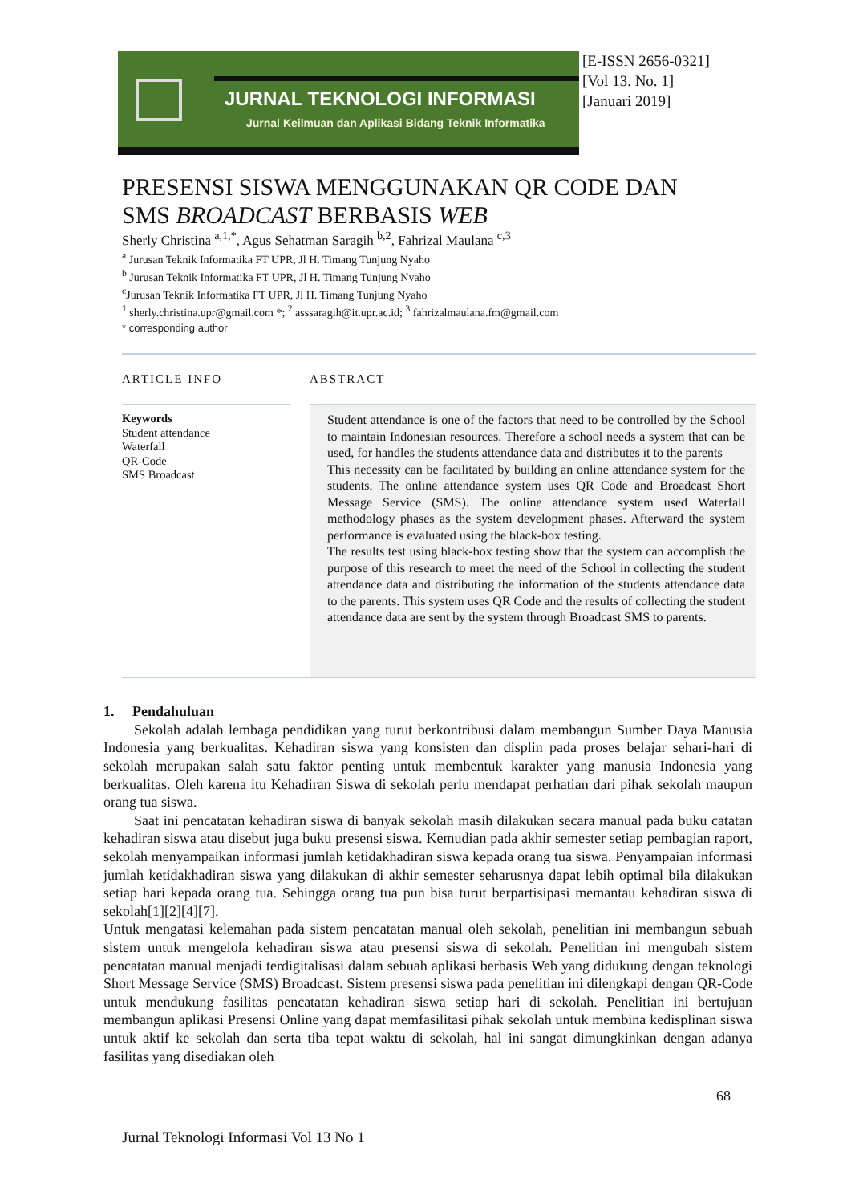JURNAL TEKNOLOGI INFORMASI
Jurnal Keilmuan dan Aplikasi Bidang Teknik Informatika
[E-ISSN 2656-0321]
[Vol 13. No. 1]
[Januari 2019]
PRESENSI SISWA MENGGUNAKAN QR CODE DAN
SMS BROADCAST BERBASIS WEB
Sherly Christina <sup>a,1,*</sup>, Agus Sehatman Saragih <sup>b,2</sup>, Fahrizal Maulana <sup>c,3</sup>
<sup>a</sup> Jurusan Teknik Informatika FT UPR, Jl H. Timang Tunjung Nyaho
<sup>b</sup> Jurusan Teknik Informatika FT UPR, Jl H. Timang Tunjung Nyaho
<sup>c</sup> Jurusan Teknik Informatika FT UPR, Jl H. Timang Tunjung Nyaho
<sup>1</sup> sherly.christina.upr@gmail.com *; <sup>2</sup> asssaragih@it.upr.ac.id; <sup>3</sup> fahrizalmaulana.fm@gmail.com
* corresponding author
ARTICLE INFO
Keywords
Student attendance
Waterfall
QR-Code
SMS Broadcast
ABSTRACT
Student attendance is one of the factors that need to be controlled by the School to maintain Indonesian resources. Therefore a school needs a system that can be used, for handles the students attendance data and distributes it to the parents
This necessity can be facilitated by building an online attendance system for the students. The online attendance system uses QR Code and Broadcast Short Message Service (SMS). The online attendance system used Waterfall methodology phases as the system development phases. Afterward the system performance is evaluated using the black-box testing.
The results test using black-box testing show that the system can accomplish the purpose of this research to meet the need of the School in collecting the student attendance data and distributing the information of the students attendance data to the parents. This system uses QR Code and the results of collecting the student attendance data are sent by the system through Broadcast SMS to parents.
1. Pendahuluan
Sekolah adalah lembaga pendidikan yang turut berkontribusi dalam membangun Sumber Daya Manusia Indonesia yang berkualitas. Kehadiran siswa yang konsisten dan displin pada proses belajar sehari-hari di sekolah merupakan salah satu faktor penting untuk membentuk karakter yang manusia Indonesia yang berkualitas. Oleh karena itu Kehadiran Siswa di sekolah perlu mendapat perhatian dari pihak sekolah maupun orang tua siswa.
Saat ini pencatatan kehadiran siswa di banyak sekolah masih dilakukan secara manual pada buku catatan kehadiran siswa atau disebut juga buku presensi siswa. Kemudian pada akhir semester setiap pembagian raport, sekolah menyampaikan informasi jumlah ketidakhadiran siswa kepada orang tua siswa. Penyampaian informasi jumlah ketidakhadiran siswa yang dilakukan di akhir semester seharusnya dapat lebih optimal bila dilakukan setiap hari kepada orang tua. Sehingga orang tua pun bisa turut berpartisipasi memantau kehadiran siswa di sekolah[1][2][4][7].
Untuk mengatasi kelemahan pada sistem pencatatan manual oleh sekolah, penelitian ini membangun sebuah sistem untuk mengelola kehadiran siswa atau presensi siswa di sekolah. Penelitian ini mengubah sistem pencatatan manual menjadi terdigitalisasi dalam sebuah aplikasi berbasis Web yang didukung dengan teknologi Short Message Service (SMS) Broadcast. Sistem presensi siswa pada penelitian ini dilengkapi dengan QR-Code untuk mendukung fasilitas pencatatan kehadiran siswa setiap hari di sekolah. Penelitian ini bertujuan membangun aplikasi Presensi Online yang dapat memfasilitasi pihak sekolah untuk membina kedisplinan siswa untuk aktif ke sekolah dan serta tiba tepat waktu di sekolah, hal ini sangat dimungkinkan dengan adanya fasilitas yang disediakan oleh
68
Jurnal Teknologi Informasi Vol 13 No 1